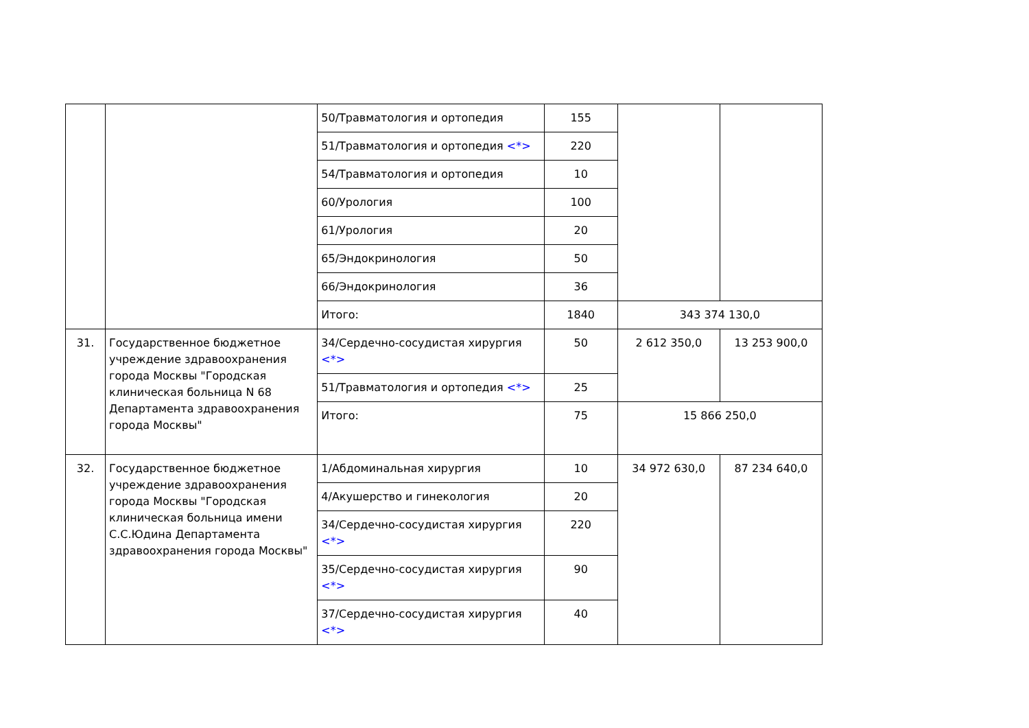| | | 50/Травматология и ортопедия | 155 | | |
| | | 51/Травматология и ортопедия <*> | 220 | | |
| | | 54/Травматология и ортопедия | 10 | | |
| | | 60/Урология | 100 | | |
| | | 61/Урология | 20 | | |
| | | 65/Эндокринология | 50 | | |
| | | 66/Эндокринология | 36 | | |
| | | Итого: | 1840 | 343 374 130,0 | |
| 31. | Государственное бюджетное учреждение здравоохранения города Москвы "Городская клиническая больница N 68 Департамента здравоохранения города Москвы" | 34/Сердечно-сосудистая хирургия <*> | 50 | 2 612 350,0 | 13 253 900,0 |
| | | 51/Травматология и ортопедия <*> | 25 | | |
| | | Итого: | 75 | 15 866 250,0 | |
| 32. | Государственное бюджетное учреждение здравоохранения города Москвы "Городская клиническая больница имени С.С.Юдина Департамента здравоохранения города Москвы" | 1/Абдоминальная хирургия | 10 | 34 972 630,0 | 87 234 640,0 |
| | | 4/Акушерство и гинекология | 20 | | |
| | | 34/Сердечно-сосудистая хирургия <*> | 220 | | |
| | | 35/Сердечно-сосудистая хирургия <*> | 90 | | |
| | | 37/Сердечно-сосудистая хирургия <*> | 40 | | |